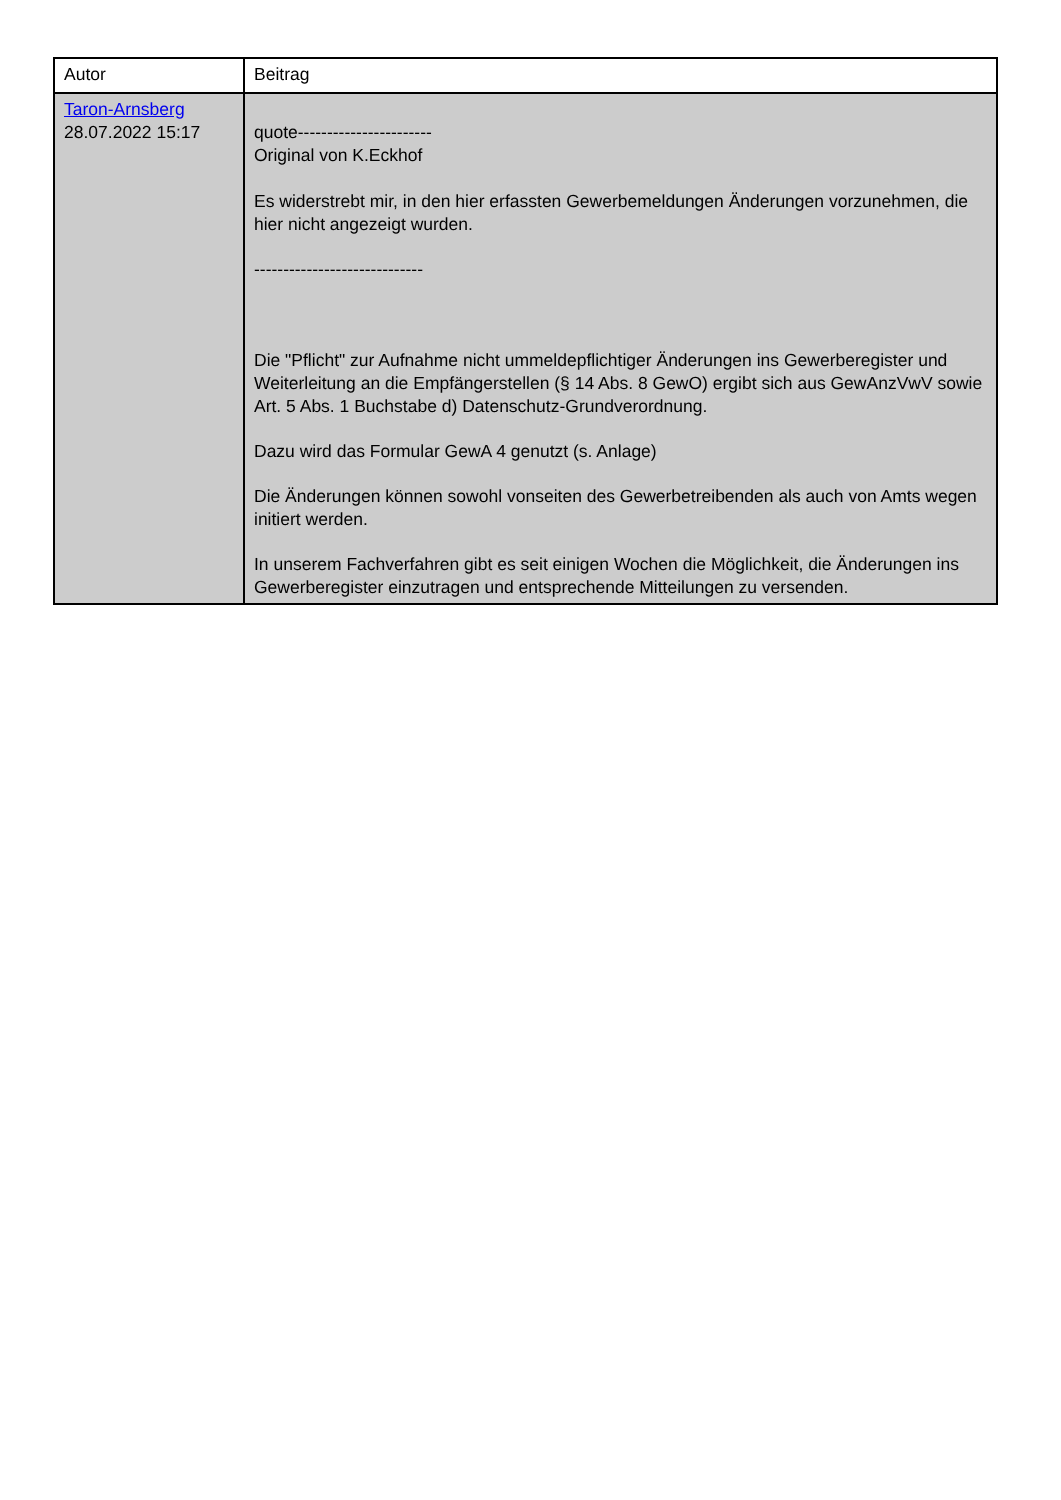| Autor | Beitrag |
| --- | --- |
| Taron-Arnsberg 28.07.2022 15:17 | quote----------------------- Original von K.Eckhof Es widerstrebt mir, in den hier erfassten Gewerbemeldungen Änderungen vorzunehmen, die hier nicht angezeigt wurden. ----------------------------- Die "Pflicht" zur Aufnahme nicht ummeldepflichtiger Änderungen ins Gewerberegister und Weiterleitung an die Empfängerstellen (§ 14 Abs. 8 GewO) ergibt sich aus GewAnzVwV sowie Art. 5 Abs. 1 Buchstabe d) Datenschutz-Grundverordnung. Dazu wird das Formular GewA 4 genutzt (s. Anlage) Die Änderungen können sowohl vonseiten des Gewerbetreibenden als auch von Amts wegen initiert werden. In unserem Fachverfahren gibt es seit einigen Wochen die Möglichkeit, die Änderungen ins Gewerberegister einzutragen und entsprechende Mitteilungen zu versenden. |